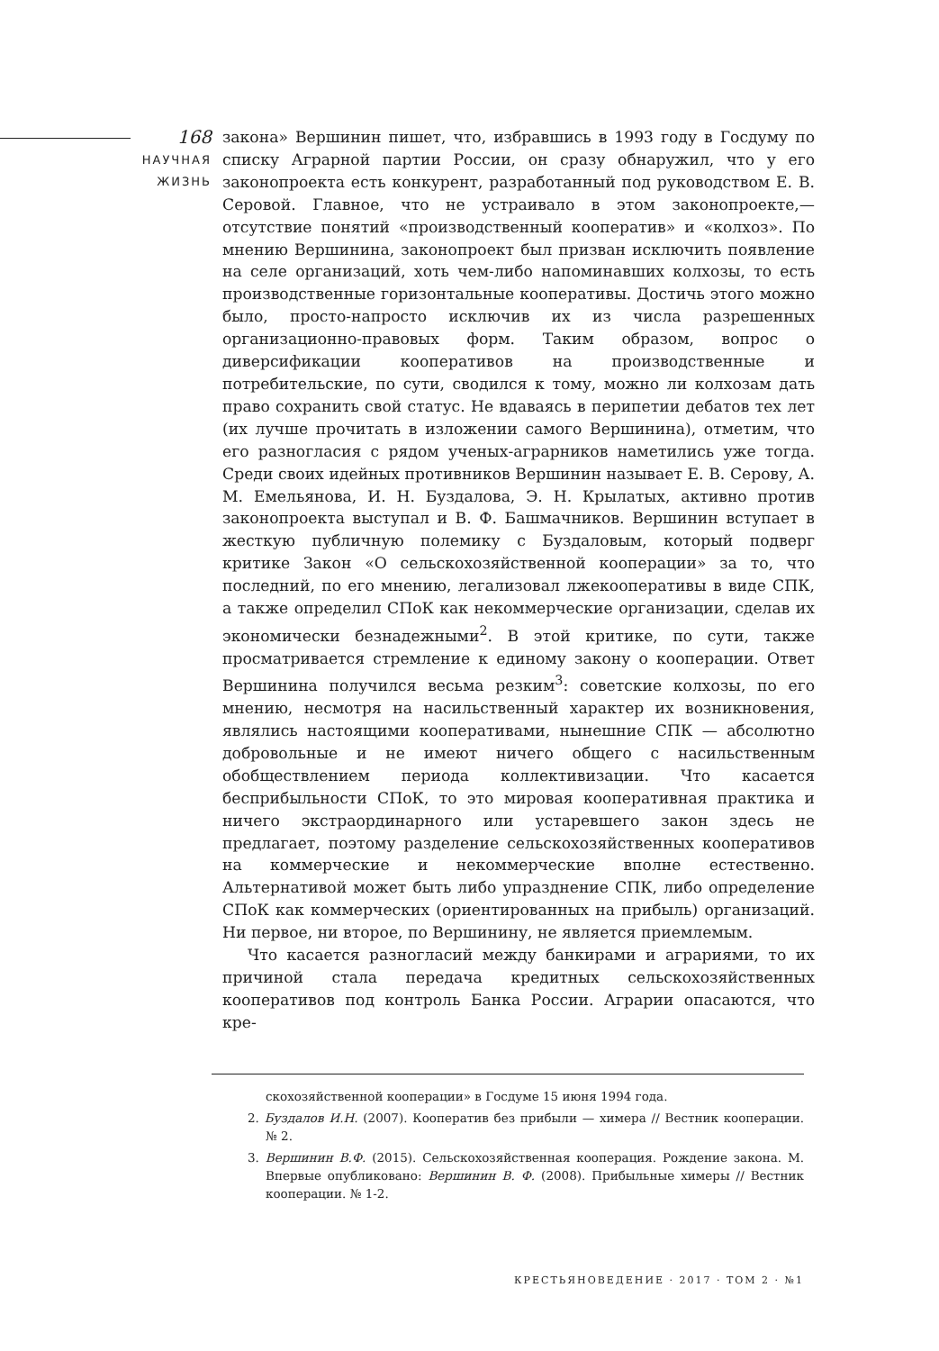168
НАУЧНАЯ
ЖИЗНЬ
закона» Вершинин пишет, что, избравшись в 1993 году в Госдуму по списку Аграрной партии России, он сразу обнаружил, что у его законопроекта есть конкурент, разработанный под руководством Е. В. Серовой. Главное, что не устраивало в этом законопроекте,— отсутствие понятий «производственный кооператив» и «колхоз». По мнению Вершинина, законопроект был призван исключить появление на селе организаций, хоть чем-либо напоминавших колхозы, то есть производственные горизонтальные кооперативы. Достичь этого можно было, просто-напросто исключив их из числа разрешенных организационно-правовых форм. Таким образом, вопрос о диверсификации кооперативов на производственные и потребительские, по сути, сводился к тому, можно ли колхозам дать право сохранить свой статус. Не вдаваясь в перипетии дебатов тех лет (их лучше прочитать в изложении самого Вершинина), отметим, что его разногласия с рядом ученых-аграрников наметились уже тогда. Среди своих идейных противников Вершинин называет Е. В. Серову, А. М. Емельянова, И. Н. Буздалова, Э. Н. Крылатых, активно против законопроекта выступал и В. Ф. Башмачников. Вершинин вступает в жесткую публичную полемику с Буздаловым, который подверг критике Закон «О сельскохозяйственной кооперации» за то, что последний, по его мнению, легализовал лжекооперативы в виде СПК, а также определил СПоК как некоммерческие организации, сделав их экономически безнадежными<sup>2</sup>. В этой критике, по сути, также просматривается стремление к единому закону о кооперации. Ответ Вершинина получился весьма резким<sup>3</sup>: советские колхозы, по его мнению, несмотря на насильственный характер их возникновения, являлись настоящими кооперативами, нынешние СПК — абсолютно добровольные и не имеют ничего общего с насильственным обобществлением периода коллективизации. Что касается бесприбыльности СПоК, то это мировая кооперативная практика и ничего экстраординарного или устаревшего закон здесь не предлагает, поэтому разделение сельскохозяйственных кооперативов на коммерческие и некоммерческие вполне естественно. Альтернативой может быть либо упразднение СПК, либо определение СПоК как коммерческих (ориентированных на прибыль) организаций. Ни первое, ни второе, по Вершинину, не является приемлемым.
Что касается разногласий между банкирами и аграриями, то их причиной стала передача кредитных сельскохозяйственных кооперативов под контроль Банка России. Аграрии опасаются, что кре-
скохозяйственной кооперации» в Госдуме 15 июня 1994 года.
2. Буздалов И.Н. (2007). Кооператив без прибыли — химера // Вестник кооперации. № 2.
3. Вершинин В.Ф. (2015). Сельскохозяйственная кооперация. Рождение закона. М. Впервые опубликовано: Вершинин В. Ф. (2008). Прибыльные химеры // Вестник кооперации. № 1-2.
КРЕСТЬЯНОВЕДЕНИЕ · 2017 · ТОМ 2 · №1